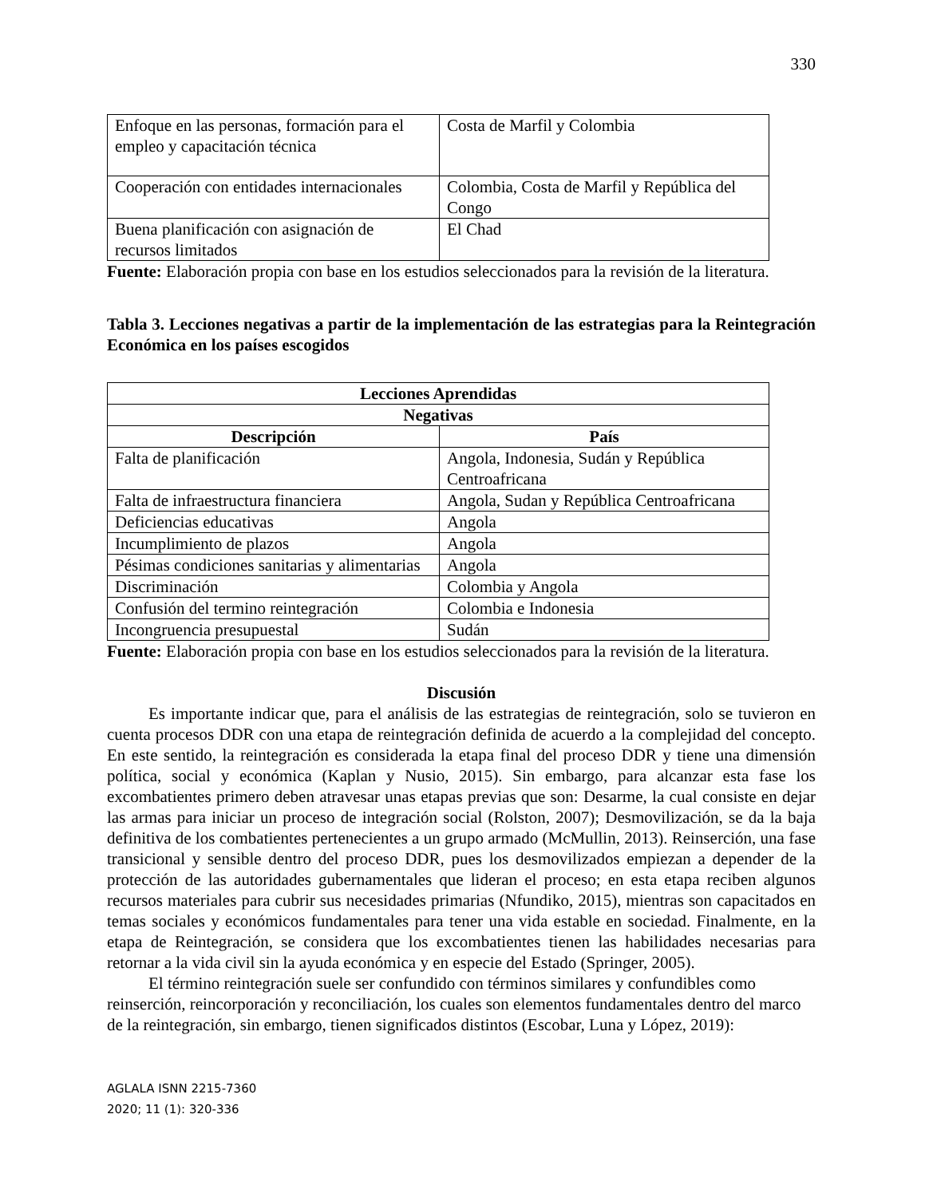330
| Enfoque en las personas, formación para el empleo y capacitación técnica | Costa de Marfil y Colombia |
| Cooperación con entidades internacionales | Colombia, Costa de Marfil y República del Congo |
| Buena planificación con asignación de recursos limitados | El Chad |
Fuente: Elaboración propia con base en los estudios seleccionados para la revisión de la literatura.
Tabla 3. Lecciones negativas a partir de la implementación de las estrategias para la Reintegración Económica en los países escogidos
| Lecciones Aprendidas | |
| --- | --- |
| Negativas | |
| Descripción | País |
| Falta de planificación | Angola, Indonesia, Sudán y República Centroafricana |
| Falta de infraestructura financiera | Angola, Sudan y República Centroafricana |
| Deficiencias educativas | Angola |
| Incumplimiento de plazos | Angola |
| Pésimas condiciones sanitarias y alimentarias | Angola |
| Discriminación | Colombia y Angola |
| Confusión del termino reintegración | Colombia e Indonesia |
| Incongruencia presupuestal | Sudán |
Fuente: Elaboración propia con base en los estudios seleccionados para la revisión de la literatura.
Discusión
Es importante indicar que, para el análisis de las estrategias de reintegración, solo se tuvieron en cuenta procesos DDR con una etapa de reintegración definida de acuerdo a la complejidad del concepto. En este sentido, la reintegración es considerada la etapa final del proceso DDR y tiene una dimensión política, social y económica (Kaplan y Nusio, 2015). Sin embargo, para alcanzar esta fase los excombatientes primero deben atravesar unas etapas previas que son: Desarme, la cual consiste en dejar las armas para iniciar un proceso de integración social (Rolston, 2007); Desmovilización, se da la baja definitiva de los combatientes pertenecientes a un grupo armado (McMullin, 2013). Reinserción, una fase transicional y sensible dentro del proceso DDR, pues los desmovilizados empiezan a depender de la protección de las autoridades gubernamentales que lideran el proceso; en esta etapa reciben algunos recursos materiales para cubrir sus necesidades primarias (Nfundiko, 2015), mientras son capacitados en temas sociales y económicos fundamentales para tener una vida estable en sociedad. Finalmente, en la etapa de Reintegración, se considera que los excombatientes tienen las habilidades necesarias para retornar a la vida civil sin la ayuda económica y en especie del Estado (Springer, 2005).
El término reintegración suele ser confundido con términos similares y confundibles como reinserción, reincorporación y reconciliación, los cuales son elementos fundamentales dentro del marco de la reintegración, sin embargo, tienen significados distintos (Escobar, Luna y López, 2019):
AGLALA ISNN 2215-7360
2020; 11 (1): 320-336